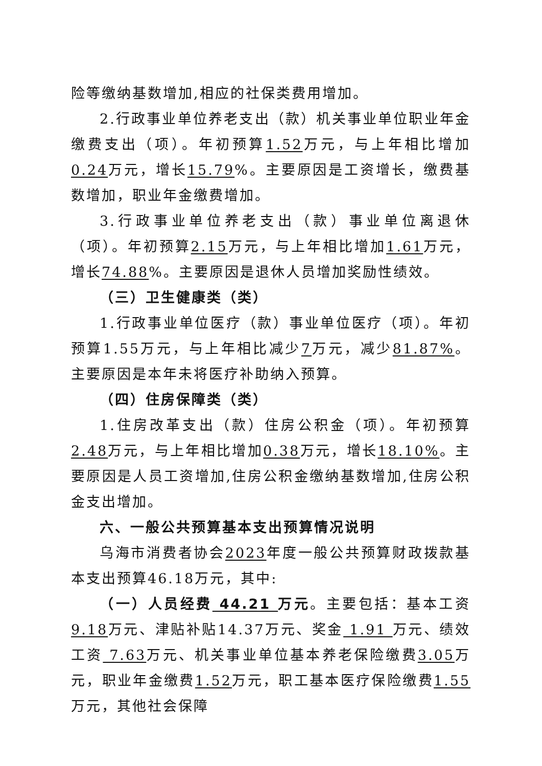险等缴纳基数增加,相应的社保类费用增加。
2.行政事业单位养老支出（款）机关事业单位职业年金缴费支出（项）。年初预算1.52万元，与上年相比增加0.24万元，增长15.79%。主要原因是工资增长，缴费基数增加，职业年金缴费增加。
3.行政事业单位养老支出（款）事业单位离退休（项）。年初预算2.15万元，与上年相比增加1.61万元，增长74.88%。主要原因是退休人员增加奖励性绩效。
（三）卫生健康类（类）
1.行政事业单位医疗（款）事业单位医疗（项）。年初预算1.55万元，与上年相比减少7万元，减少81.87%。主要原因是本年未将医疗补助纳入预算。
（四）住房保障类（类）
1.住房改革支出（款）住房公积金（项）。年初预算2.48万元，与上年相比增加0.38万元，增长18.10%。主要原因是人员工资增加,住房公积金缴纳基数增加,住房公积金支出增加。
六、一般公共预算基本支出预算情况说明
乌海市消费者协会2023年度一般公共预算财政拨款基本支出预算46.18万元，其中:
（一）人员经费 44.21 万元。主要包括：基本工资 9.18万元、津贴补贴14.37万元、奖金 1.91 万元、绩效工资 7.63万元、机关事业单位基本养老保险缴费3.05万元，职业年金缴费1.52万元，职工基本医疗保险缴费1.55万元，其他社会保障